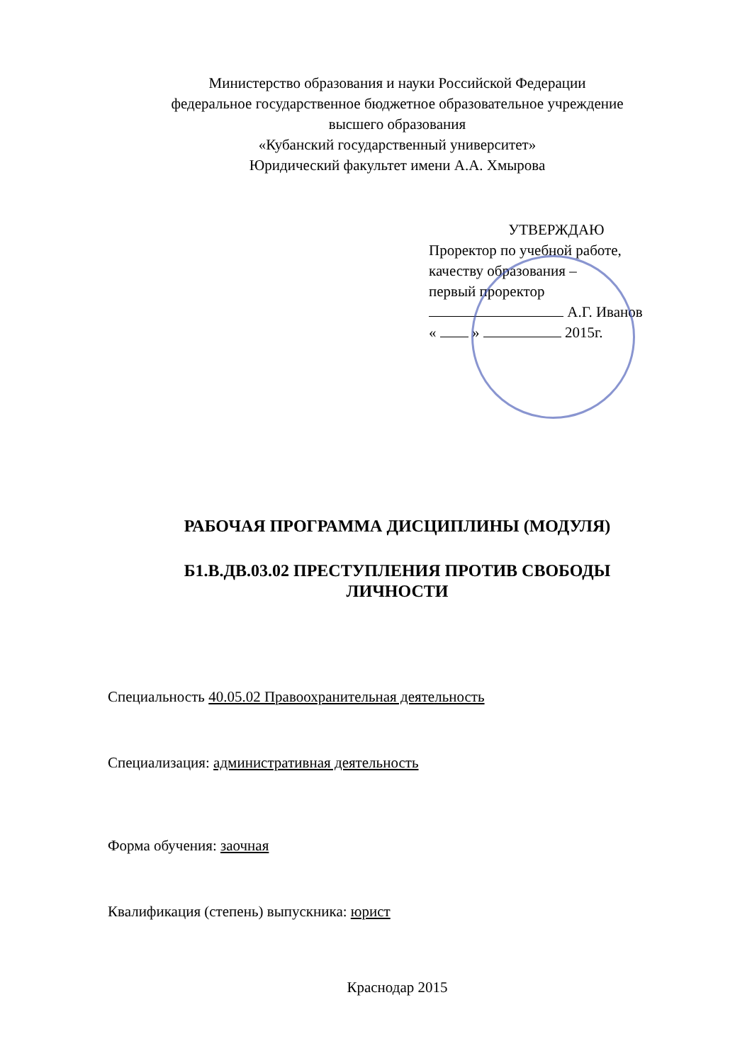Министерство образования и науки Российской Федерации
федеральное государственное бюджетное образовательное учреждение
высшего образования
«Кубанский государственный университет»
Юридический факультет имени А.А. Хмырова
УТВЕРЖДАЮ
Проректор по учебной работе,
качеству образования –
первый проректор
А.Г. Иванов
« » 2015г.
РАБОЧАЯ ПРОГРАММА ДИСЦИПЛИНЫ (МОДУЛЯ)
Б1.В.ДВ.03.02 ПРЕСТУПЛЕНИЯ ПРОТИВ СВОБОДЫ
ЛИЧНОСТИ
Специальность 40.05.02 Правоохранительная деятельность
Специализация: административная деятельность
Форма обучения: заочная
Квалификация (степень) выпускника: юрист
Краснодар 2015